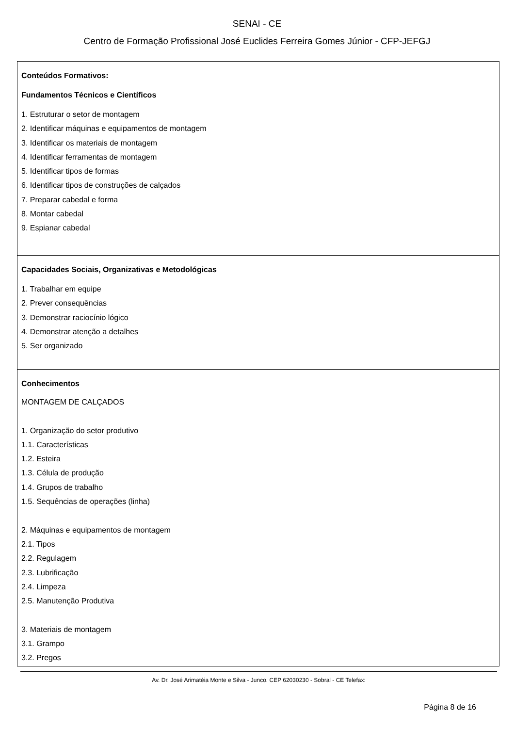SENAI - CE
Centro de Formação Profissional José Euclides Ferreira Gomes Júnior - CFP-JEFGJ
Conteúdos Formativos:
Fundamentos Técnicos e Científicos
1. Estruturar o setor de montagem
2. Identificar máquinas e equipamentos de montagem
3. Identificar os materiais de montagem
4. Identificar ferramentas de montagem
5. Identificar tipos de formas
6. Identificar tipos de construções de calçados
7. Preparar cabedal e forma
8. Montar cabedal
9. Espianar cabedal
Capacidades Sociais, Organizativas e Metodológicas
1. Trabalhar em equipe
2. Prever consequências
3. Demonstrar raciocínio lógico
4. Demonstrar atenção a detalhes
5. Ser organizado
Conhecimentos
MONTAGEM DE CALÇADOS
1. Organização do setor produtivo
1.1. Características
1.2. Esteira
1.3. Célula de produção
1.4. Grupos de trabalho
1.5. Sequências de operações (linha)
2. Máquinas e equipamentos de montagem
2.1. Tipos
2.2. Regulagem
2.3. Lubrificação
2.4. Limpeza
2.5. Manutenção Produtiva
3. Materiais de montagem
3.1. Grampo
3.2. Pregos
Av. Dr. José Arimatéia Monte e Silva - Junco. CEP 62030230 - Sobral - CE Telefax:
Página 8 de 16